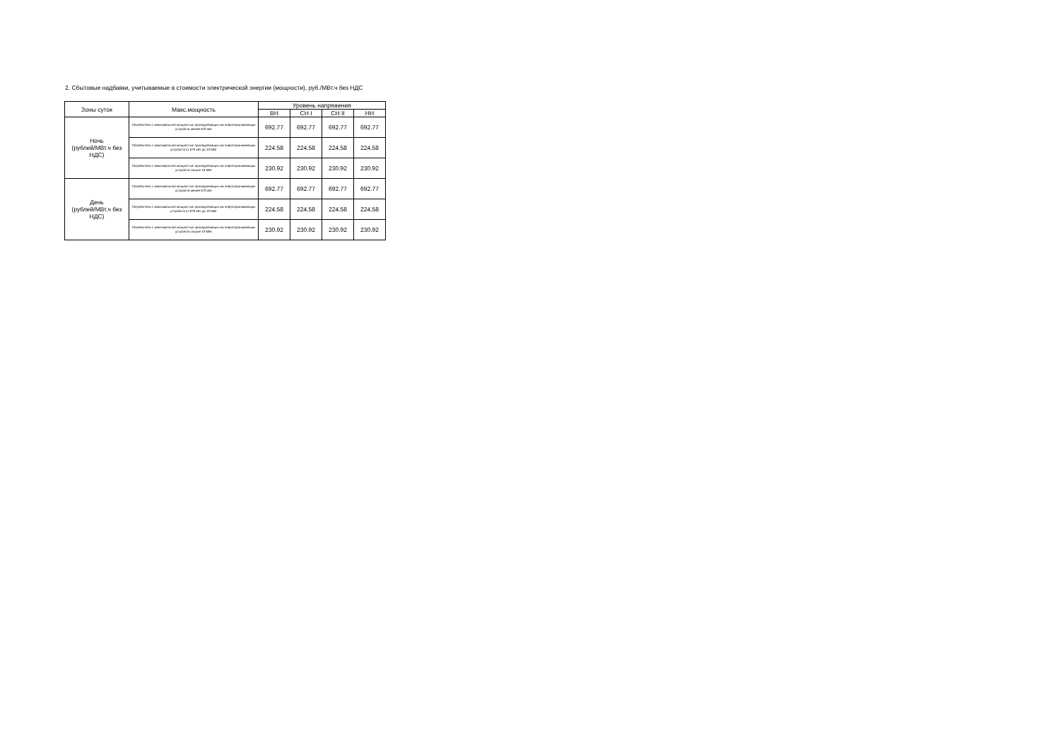2. Сбытовые надбавки, учитываемые в стоимости электрической энергии (мощности), руб./МВт.ч без НДС
| Зоны суток | Макс.мощность | Уровень напряжения | | | |
| --- | --- | --- | --- | --- | --- |
| | | ВН | СН I | СН II | НН |
| Ночь (рублей/МВт.ч без НДС) | Потребители с максимальной мощностью принадлежащих им энергопринимающих устройств менее 670 кВт | 692.77 | 692.77 | 692.77 | 692.77 |
| | Потребители с максимальной мощностью принадлежащих им энергопринимающих устройств от 670 кВт до 10 МВт | 224.58 | 224.58 | 224.58 | 224.58 |
| | Потребители с максимальной мощностью принадлежащих им энергопринимающих устройств свыше 10 МВт | 230.92 | 230.92 | 230.92 | 230.92 |
| День (рублей/МВт.ч без НДС) | Потребители с максимальной мощностью принадлежащих им энергопринимающих устройств менее 670 кВт | 692.77 | 692.77 | 692.77 | 692.77 |
| | Потребители с максимальной мощностью принадлежащих им энергопринимающих устройств от 670 кВт до 10 МВт | 224.58 | 224.58 | 224.58 | 224.58 |
| | Потребители с максимальной мощностью принадлежащих им энергопринимающих устройств свыше 10 МВт | 230.92 | 230.92 | 230.92 | 230.92 |